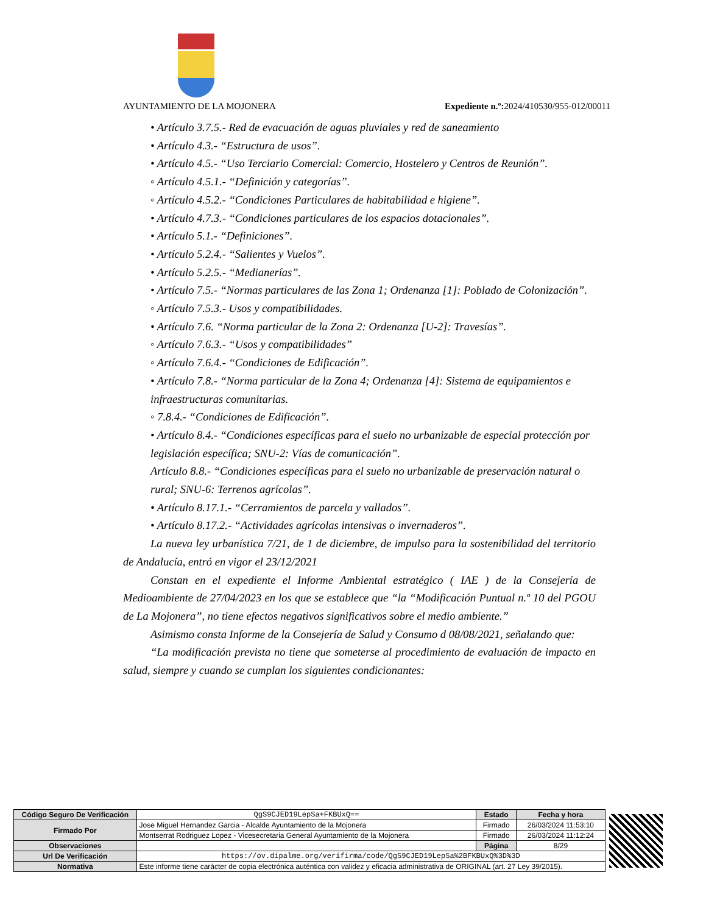AYUNTAMIENTO DE LA MOJONERA Expediente n.º: 2024/410530/955-012/00011
• Artículo 3.7.5.- Red de evacuación de aguas pluviales y red de saneamiento
• Artículo 4.3.- “Estructura de usos”.
• Artículo 4.5.- “Uso Terciario Comercial: Comercio, Hostelero y Centros de Reunión”.
◦ Artículo 4.5.1.- “Definición y categorías”.
◦ Artículo 4.5.2.- “Condiciones Particulares de habitabilidad e higiene”.
• Artículo 4.7.3.- “Condiciones particulares de los espacios dotacionales”.
• Artículo 5.1.- “Definiciones”.
• Artículo 5.2.4.- “Salientes y Vuelos”.
• Artículo 5.2.5.- “Medianerías”.
• Artículo 7.5.- “Normas particulares de las Zona 1; Ordenanza [1]: Poblado de Colonización”.
◦ Artículo 7.5.3.- Usos y compatibilidades.
• Artículo 7.6. “Norma particular de la Zona 2: Ordenanza [U-2]: Travesías”.
◦ Artículo 7.6.3.- “Usos y compatibilidades”
◦ Artículo 7.6.4.- “Condiciones de Edificación”.
• Artículo 7.8.- “Norma particular de la Zona 4; Ordenanza [4]: Sistema de equipamientos e infraestructuras comunitarias.
◦ 7.8.4.- “Condiciones de Edificación”.
• Artículo 8.4.- “Condiciones específicas para el suelo no urbanizable de especial protección por legislación específica; SNU-2: Vías de comunicación”.
Artículo 8.8.- “Condiciones específicas para el suelo no urbanizable de preservación natural o rural; SNU-6: Terrenos agrícolas”.
• Artículo 8.17.1.- “Cerramientos de parcela y vallados”.
• Artículo 8.17.2.- “Actividades agrícolas intensivas o invernaderos”.
La nueva ley urbanística 7/21, de 1 de diciembre, de impulso para la sostenibilidad del territorio de Andalucía, entró en vigor el 23/12/2021
Constan en el expediente el Informe Ambiental estratégico ( IAE ) de la Consejería de Medioambiente de 27/04/2023 en los que se establece que “la “Modificación Puntual n.º 10 del PGOU de La Mojonera”, no tiene efectos negativos significativos sobre el medio ambiente.”
Asimismo consta Informe de la Consejería de Salud y Consumo d 08/08/2021, señalando que:
“La modificación prevista no tiene que someterse al procedimiento de evaluación de impacto en salud, siempre y cuando se cumplan los siguientes condicionantes:
| Código Seguro De Verificación | QgS9CJED19LepSa+FKBUxQ== | Estado | Fecha y hora |
| Firmado Por | Jose Miguel Hernandez Garcia - Alcalde Ayuntamiento de la Mojonera | Firmado | 26/03/2024 11:53:10 |
| | Montserrat Rodriguez Lopez - Vicesecretaria General Ayuntamiento de la Mojonera | Firmado | 26/03/2024 11:12:24 |
| Observaciones | | Página | 8/29 |
| Url De Verificación | https://ov.dipalme.org/verifirma/code/QgS9CJED19LepSa%2BFKBUxQ%3D%3D | | |
| Normativa | Este informe tiene carácter de copia electrónica auténtica con validez y eficacia administrativa de ORIGINAL (art. 27 Ley 39/2015). | | |